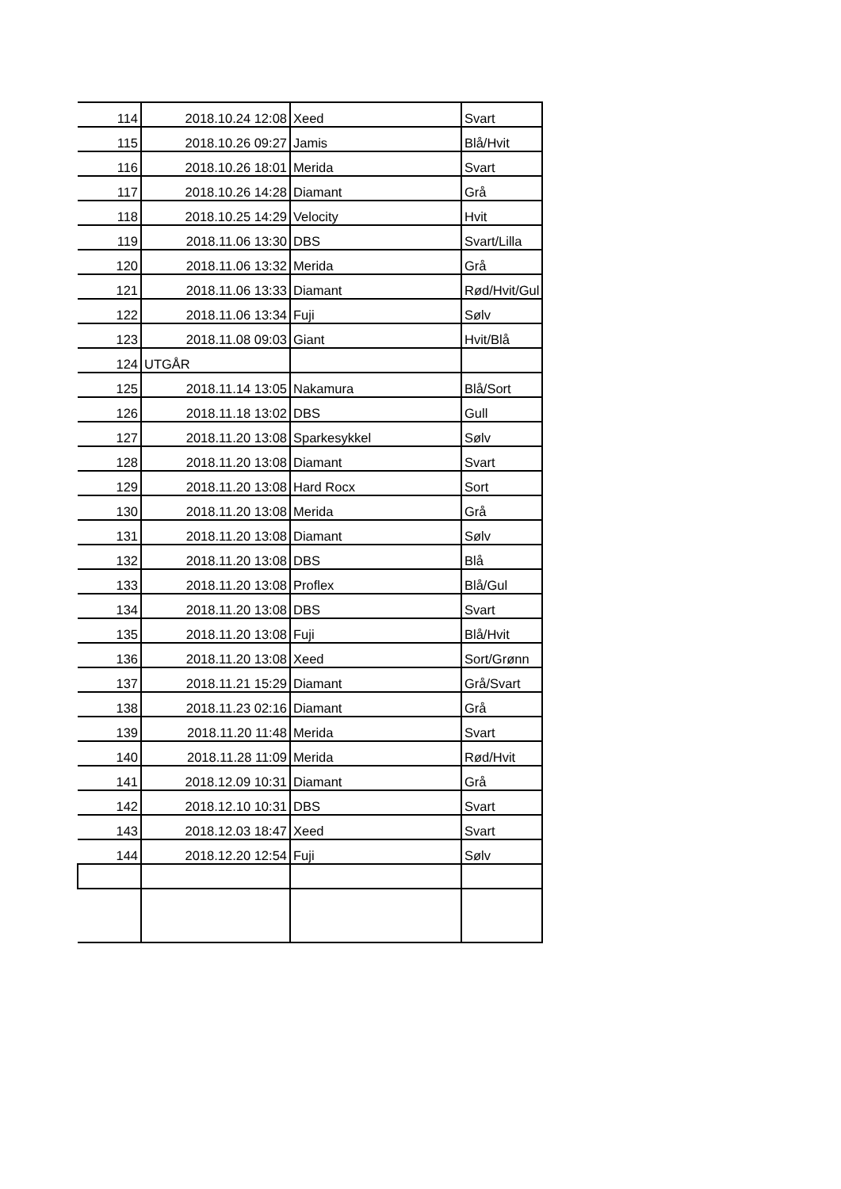| 114 | 2018.10.24 12:08 | Xeed | Svart |
| 115 | 2018.10.26 09:27 | Jamis | Blå/Hvit |
| 116 | 2018.10.26 18:01 | Merida | Svart |
| 117 | 2018.10.26 14:28 | Diamant | Grå |
| 118 | 2018.10.25 14:29 | Velocity | Hvit |
| 119 | 2018.11.06 13:30 | DBS | Svart/Lilla |
| 120 | 2018.11.06 13:32 | Merida | Grå |
| 121 | 2018.11.06 13:33 | Diamant | Rød/Hvit/Gul |
| 122 | 2018.11.06 13:34 | Fuji | Sølv |
| 123 | 2018.11.08 09:03 | Giant | Hvit/Blå |
| 124 | UTGÅR | | |
| 125 | 2018.11.14 13:05 | Nakamura | Blå/Sort |
| 126 | 2018.11.18 13:02 | DBS | Gull |
| 127 | 2018.11.20 13:08 | Sparkesykkel | Sølv |
| 128 | 2018.11.20 13:08 | Diamant | Svart |
| 129 | 2018.11.20 13:08 | Hard Rocx | Sort |
| 130 | 2018.11.20 13:08 | Merida | Grå |
| 131 | 2018.11.20 13:08 | Diamant | Sølv |
| 132 | 2018.11.20 13:08 | DBS | Blå |
| 133 | 2018.11.20 13:08 | Proflex | Blå/Gul |
| 134 | 2018.11.20 13:08 | DBS | Svart |
| 135 | 2018.11.20 13:08 | Fuji | Blå/Hvit |
| 136 | 2018.11.20 13:08 | Xeed | Sort/Grønn |
| 137 | 2018.11.21 15:29 | Diamant | Grå/Svart |
| 138 | 2018.11.23 02:16 | Diamant | Grå |
| 139 | 2018.11.20 11:48 | Merida | Svart |
| 140 | 2018.11.28 11:09 | Merida | Rød/Hvit |
| 141 | 2018.12.09 10:31 | Diamant | Grå |
| 142 | 2018.12.10 10:31 | DBS | Svart |
| 143 | 2018.12.03 18:47 | Xeed | Svart |
| 144 | 2018.12.20 12:54 | Fuji | Sølv |